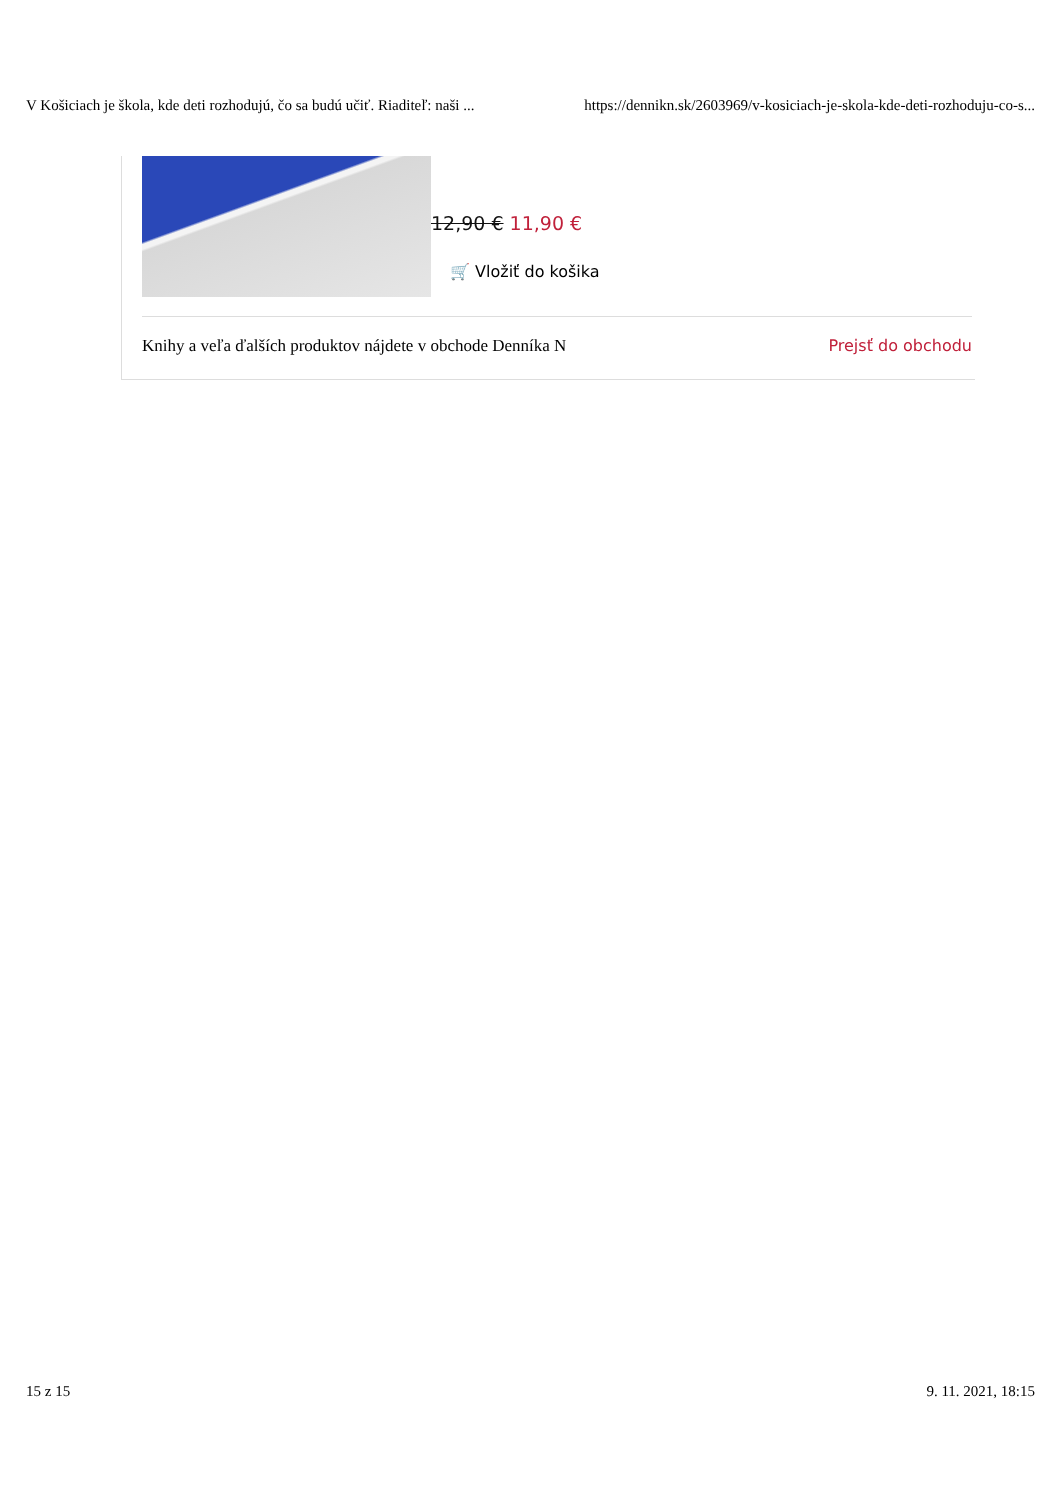V Košiciach je škola, kde deti rozhodujú, čo sa budú učiť. Riaditeľ: naši ... https://dennikn.sk/2603969/v-kosiciach-je-skola-kde-deti-rozhoduju-co-s...
12,90 € 11,90 €
🛒 Vložiť do košika
Knihy a veľa ďalších produktov nájdete v obchode Denníka N Prejsť do obchodu
15 z 15 9. 11. 2021, 18:15